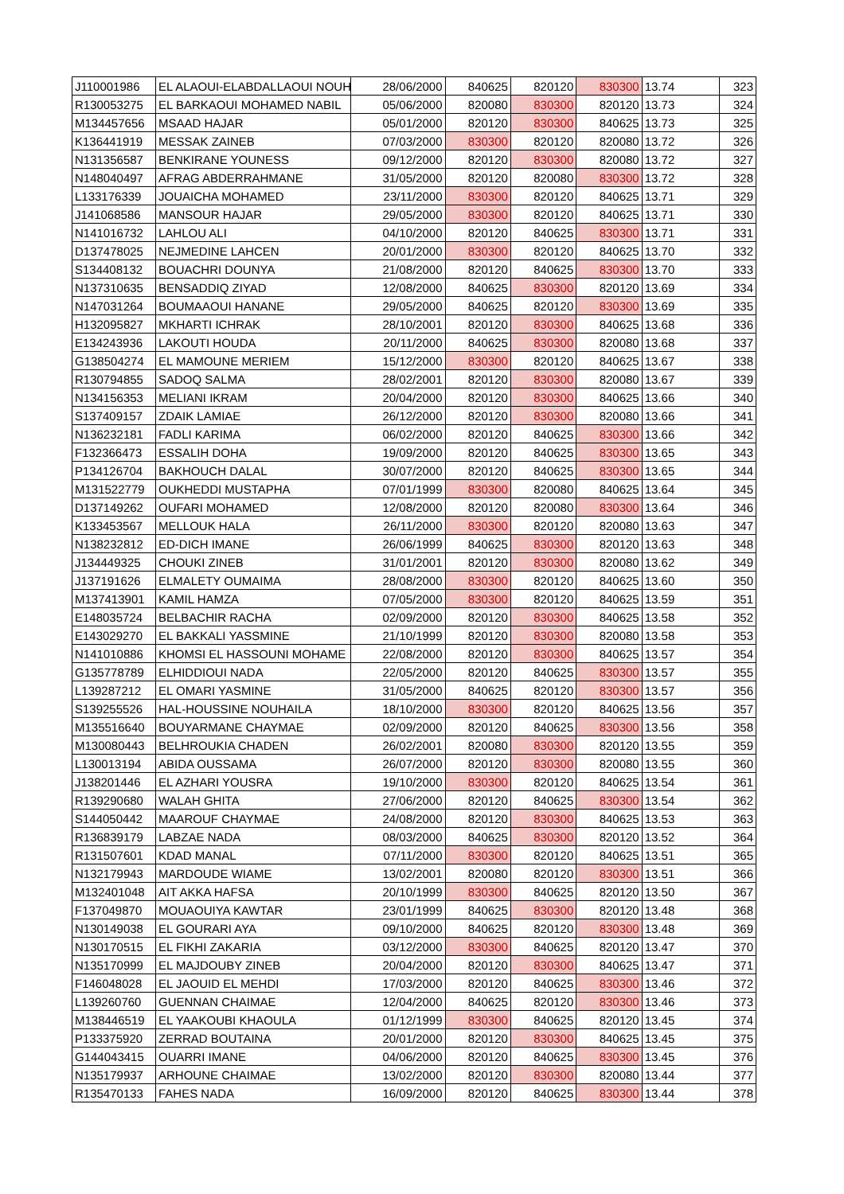| J110001986 | EL ALAOUI-ELABDALLAOUI NOUH | 28/06/2000 | 840625 | 820120 | 830300 | 13.74 | 323 |
| R130053275 | EL BARKAOUI MOHAMED NABIL | 05/06/2000 | 820080 | 830300 | 820120 | 13.73 | 324 |
| M134457656 | MSAAD HAJAR | 05/01/2000 | 820120 | 830300 | 840625 | 13.73 | 325 |
| K136441919 | MESSAK ZAINEB | 07/03/2000 | 830300 | 820120 | 820080 | 13.72 | 326 |
| N131356587 | BENKIRANE YOUNESS | 09/12/2000 | 820120 | 830300 | 820080 | 13.72 | 327 |
| N148040497 | AFRAG ABDERRAHMANE | 31/05/2000 | 820120 | 820080 | 830300 | 13.72 | 328 |
| L133176339 | JOUAICHA MOHAMED | 23/11/2000 | 830300 | 820120 | 840625 | 13.71 | 329 |
| J141068586 | MANSOUR HAJAR | 29/05/2000 | 830300 | 820120 | 840625 | 13.71 | 330 |
| N141016732 | LAHLOU ALI | 04/10/2000 | 820120 | 840625 | 830300 | 13.71 | 331 |
| D137478025 | NEJMEDINE LAHCEN | 20/01/2000 | 830300 | 820120 | 840625 | 13.70 | 332 |
| S134408132 | BOUACHRI DOUNYA | 21/08/2000 | 820120 | 840625 | 830300 | 13.70 | 333 |
| N137310635 | BENSADDIQ ZIYAD | 12/08/2000 | 840625 | 830300 | 820120 | 13.69 | 334 |
| N147031264 | BOUMAAOUI HANANE | 29/05/2000 | 840625 | 820120 | 830300 | 13.69 | 335 |
| H132095827 | MKHARTI ICHRAK | 28/10/2001 | 820120 | 830300 | 840625 | 13.68 | 336 |
| E134243936 | LAKOUTI HOUDA | 20/11/2000 | 840625 | 830300 | 820080 | 13.68 | 337 |
| G138504274 | EL MAMOUNE MERIEM | 15/12/2000 | 830300 | 820120 | 840625 | 13.67 | 338 |
| R130794855 | SADOQ SALMA | 28/02/2001 | 820120 | 830300 | 820080 | 13.67 | 339 |
| N134156353 | MELIANI IKRAM | 20/04/2000 | 820120 | 830300 | 840625 | 13.66 | 340 |
| S137409157 | ZDAIK LAMIAE | 26/12/2000 | 820120 | 830300 | 820080 | 13.66 | 341 |
| N136232181 | FADLI KARIMA | 06/02/2000 | 820120 | 840625 | 830300 | 13.66 | 342 |
| F132366473 | ESSALIH DOHA | 19/09/2000 | 820120 | 840625 | 830300 | 13.65 | 343 |
| P134126704 | BAKHOUCH DALAL | 30/07/2000 | 820120 | 840625 | 830300 | 13.65 | 344 |
| M131522779 | OUKHEDDI MUSTAPHA | 07/01/1999 | 830300 | 820080 | 840625 | 13.64 | 345 |
| D137149262 | OUFARI MOHAMED | 12/08/2000 | 820120 | 820080 | 830300 | 13.64 | 346 |
| K133453567 | MELLOUK HALA | 26/11/2000 | 830300 | 820120 | 820080 | 13.63 | 347 |
| N138232812 | ED-DICH IMANE | 26/06/1999 | 840625 | 830300 | 820120 | 13.63 | 348 |
| J134449325 | CHOUKI ZINEB | 31/01/2001 | 820120 | 830300 | 820080 | 13.62 | 349 |
| J137191626 | ELMALETY OUMAIMA | 28/08/2000 | 830300 | 820120 | 840625 | 13.60 | 350 |
| M137413901 | KAMIL HAMZA | 07/05/2000 | 830300 | 820120 | 840625 | 13.59 | 351 |
| E148035724 | BELBACHIR RACHA | 02/09/2000 | 820120 | 830300 | 840625 | 13.58 | 352 |
| E143029270 | EL BAKKALI YASSMINE | 21/10/1999 | 820120 | 830300 | 820080 | 13.58 | 353 |
| N141010886 | KHOMSI EL HASSOUNI MOHAME | 22/08/2000 | 820120 | 830300 | 840625 | 13.57 | 354 |
| G135778789 | ELHIDDIOUI NADA | 22/05/2000 | 820120 | 840625 | 830300 | 13.57 | 355 |
| L139287212 | EL OMARI YASMINE | 31/05/2000 | 840625 | 820120 | 830300 | 13.57 | 356 |
| S139255526 | HAL-HOUSSINE NOUHAILA | 18/10/2000 | 830300 | 820120 | 840625 | 13.56 | 357 |
| M135516640 | BOUYARMANE CHAYMAE | 02/09/2000 | 820120 | 840625 | 830300 | 13.56 | 358 |
| M130080443 | BELHROUKIA CHADEN | 26/02/2001 | 820080 | 830300 | 820120 | 13.55 | 359 |
| L130013194 | ABIDA OUSSAMA | 26/07/2000 | 820120 | 830300 | 820080 | 13.55 | 360 |
| J138201446 | EL AZHARI YOUSRA | 19/10/2000 | 830300 | 820120 | 840625 | 13.54 | 361 |
| R139290680 | WALAH GHITA | 27/06/2000 | 820120 | 840625 | 830300 | 13.54 | 362 |
| S144050442 | MAAROUF CHAYMAE | 24/08/2000 | 820120 | 830300 | 840625 | 13.53 | 363 |
| R136839179 | LABZAE NADA | 08/03/2000 | 840625 | 830300 | 820120 | 13.52 | 364 |
| R131507601 | KDAD MANAL | 07/11/2000 | 830300 | 820120 | 840625 | 13.51 | 365 |
| N132179943 | MARDOUDE WIAME | 13/02/2001 | 820080 | 820120 | 830300 | 13.51 | 366 |
| M132401048 | AIT AKKA HAFSA | 20/10/1999 | 830300 | 840625 | 820120 | 13.50 | 367 |
| F137049870 | MOUAOUIYA KAWTAR | 23/01/1999 | 840625 | 830300 | 820120 | 13.48 | 368 |
| N130149038 | EL GOURARI AYA | 09/10/2000 | 840625 | 820120 | 830300 | 13.48 | 369 |
| N130170515 | EL FIKHI ZAKARIA | 03/12/2000 | 830300 | 840625 | 820120 | 13.47 | 370 |
| N135170999 | EL MAJDOUBY ZINEB | 20/04/2000 | 820120 | 830300 | 840625 | 13.47 | 371 |
| F146048028 | EL JAOUID EL MEHDI | 17/03/2000 | 820120 | 840625 | 830300 | 13.46 | 372 |
| L139260760 | GUENNAN CHAIMAE | 12/04/2000 | 840625 | 820120 | 830300 | 13.46 | 373 |
| M138446519 | EL YAAKOUBI KHAOULA | 01/12/1999 | 830300 | 840625 | 820120 | 13.45 | 374 |
| P133375920 | ZERRAD BOUTAINA | 20/01/2000 | 820120 | 830300 | 840625 | 13.45 | 375 |
| G144043415 | OUARRI IMANE | 04/06/2000 | 820120 | 840625 | 830300 | 13.45 | 376 |
| N135179937 | ARHOUNE CHAIMAE | 13/02/2000 | 820120 | 830300 | 820080 | 13.44 | 377 |
| R135470133 | FAHES NADA | 16/09/2000 | 820120 | 840625 | 830300 | 13.44 | 378 |